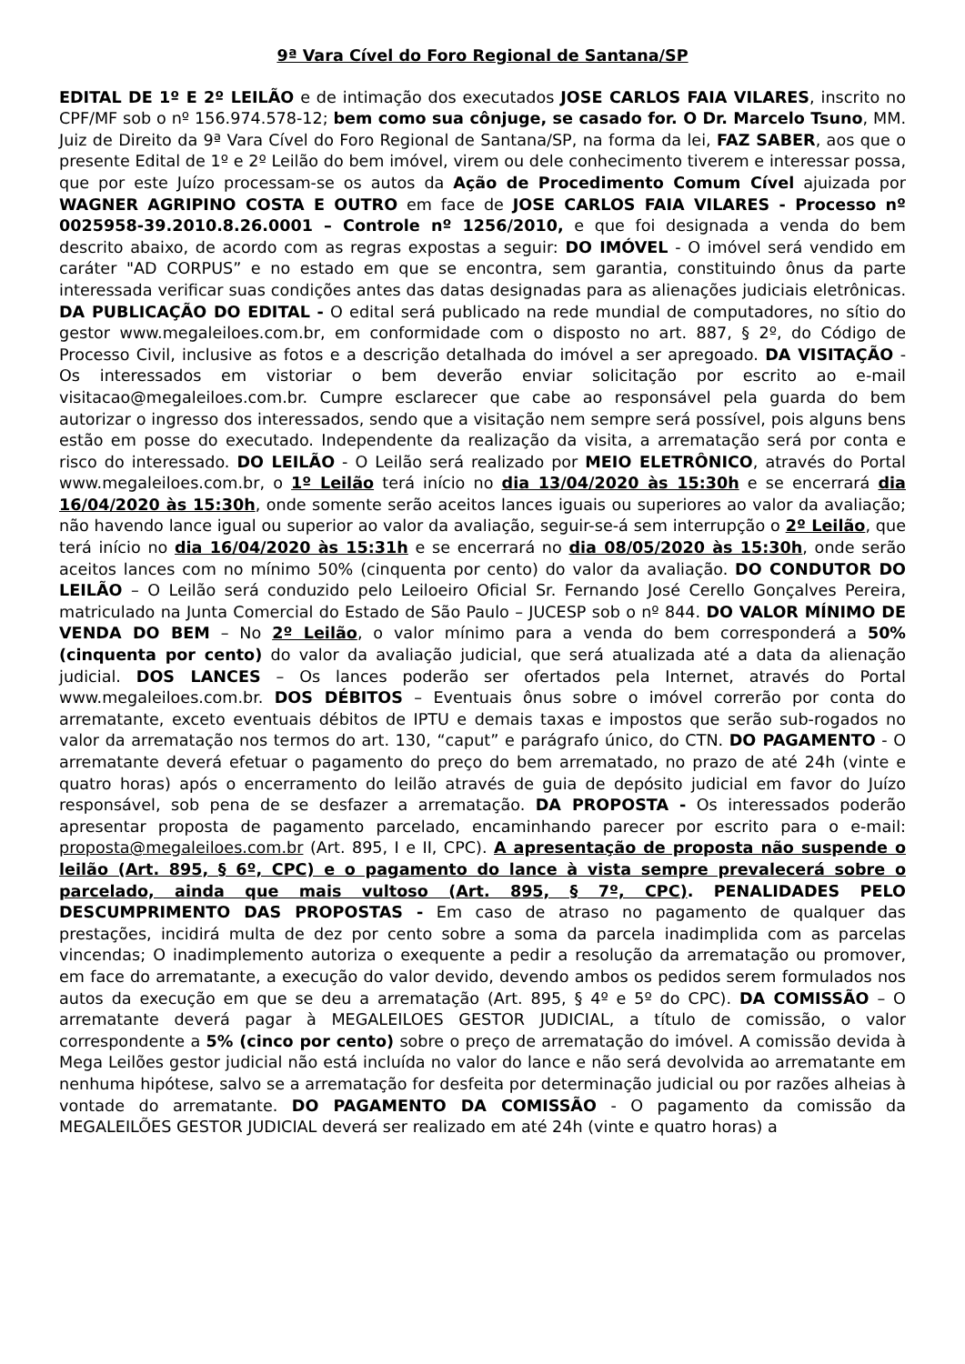9ª Vara Cível do Foro Regional de Santana/SP
EDITAL DE 1º E 2º LEILÃO e de intimação dos executados JOSE CARLOS FAIA VILARES, inscrito no CPF/MF sob o nº 156.974.578-12; bem como sua cônjuge, se casado for. O Dr. Marcelo Tsuno, MM. Juiz de Direito da 9ª Vara Cível do Foro Regional de Santana/SP, na forma da lei, FAZ SABER, aos que o presente Edital de 1º e 2º Leilão do bem imóvel, virem ou dele conhecimento tiverem e interessar possa, que por este Juízo processam-se os autos da Ação de Procedimento Comum Cível ajuizada por WAGNER AGRIPINO COSTA E OUTRO em face de JOSE CARLOS FAIA VILARES - Processo nº 0025958-39.2010.8.26.0001 – Controle nº 1256/2010, e que foi designada a venda do bem descrito abaixo, de acordo com as regras expostas a seguir: DO IMÓVEL - O imóvel será vendido em caráter "AD CORPUS” e no estado em que se encontra, sem garantia, constituindo ônus da parte interessada verificar suas condições antes das datas designadas para as alienações judiciais eletrônicas. DA PUBLICAÇÃO DO EDITAL - O edital será publicado na rede mundial de computadores, no sítio do gestor www.megaleiloes.com.br, em conformidade com o disposto no art. 887, § 2º, do Código de Processo Civil, inclusive as fotos e a descrição detalhada do imóvel a ser apregoado. DA VISITAÇÃO - Os interessados em vistoriar o bem deverão enviar solicitação por escrito ao e-mail visitacao@megaleiloes.com.br. Cumpre esclarecer que cabe ao responsável pela guarda do bem autorizar o ingresso dos interessados, sendo que a visitação nem sempre será possível, pois alguns bens estão em posse do executado. Independente da realização da visita, a arrematação será por conta e risco do interessado. DO LEILÃO - O Leilão será realizado por MEIO ELETRÔNICO, através do Portal www.megaleiloes.com.br, o 1º Leilão terá início no dia 13/04/2020 às 15:30h e se encerrará dia 16/04/2020 às 15:30h, onde somente serão aceitos lances iguais ou superiores ao valor da avaliação; não havendo lance igual ou superior ao valor da avaliação, seguir-se-á sem interrupção o 2º Leilão, que terá início no dia 16/04/2020 às 15:31h e se encerrará no dia 08/05/2020 às 15:30h, onde serão aceitos lances com no mínimo 50% (cinquenta por cento) do valor da avaliação. DO CONDUTOR DO LEILÃO – O Leilão será conduzido pelo Leiloeiro Oficial Sr. Fernando José Cerello Gonçalves Pereira, matriculado na Junta Comercial do Estado de São Paulo – JUCESP sob o nº 844. DO VALOR MÍNIMO DE VENDA DO BEM – No 2º Leilão, o valor mínimo para a venda do bem corresponderá a 50% (cinquenta por cento) do valor da avaliação judicial, que será atualizada até a data da alienação judicial. DOS LANCES – Os lances poderão ser ofertados pela Internet, através do Portal www.megaleiloes.com.br. DOS DÉBITOS – Eventuais ônus sobre o imóvel correrão por conta do arrematante, exceto eventuais débitos de IPTU e demais taxas e impostos que serão sub-rogados no valor da arrematação nos termos do art. 130, “caput” e parágrafo único, do CTN. DO PAGAMENTO - O arrematante deverá efetuar o pagamento do preço do bem arrematado, no prazo de até 24h (vinte e quatro horas) após o encerramento do leilão através de guia de depósito judicial em favor do Juízo responsável, sob pena de se desfazer a arrematação. DA PROPOSTA - Os interessados poderão apresentar proposta de pagamento parcelado, encaminhando parecer por escrito para o e-mail: proposta@megaleiloes.com.br (Art. 895, I e II, CPC). A apresentação de proposta não suspende o leilão (Art. 895, § 6º, CPC) e o pagamento do lance à vista sempre prevalecerá sobre o parcelado, ainda que mais vultoso (Art. 895, § 7º, CPC). PENALIDADES PELO DESCUMPRIMENTO DAS PROPOSTAS - Em caso de atraso no pagamento de qualquer das prestações, incidirá multa de dez por cento sobre a soma da parcela inadimplida com as parcelas vincendas; O inadimplemento autoriza o exequente a pedir a resolução da arrematação ou promover, em face do arrematante, a execução do valor devido, devendo ambos os pedidos serem formulados nos autos da execução em que se deu a arrematação (Art. 895, § 4º e 5º do CPC). DA COMISSÃO – O arrematante deverá pagar à MEGALEILOES GESTOR JUDICIAL, a título de comissão, o valor correspondente a 5% (cinco por cento) sobre o preço de arrematação do imóvel. A comissão devida à Mega Leilões gestor judicial não está incluída no valor do lance e não será devolvida ao arrematante em nenhuma hipótese, salvo se a arrematação for desfeita por determinação judicial ou por razões alheias à vontade do arrematante. DO PAGAMENTO DA COMISSÃO - O pagamento da comissão da MEGALEILÕES GESTOR JUDICIAL deverá ser realizado em até 24h (vinte e quatro horas) a